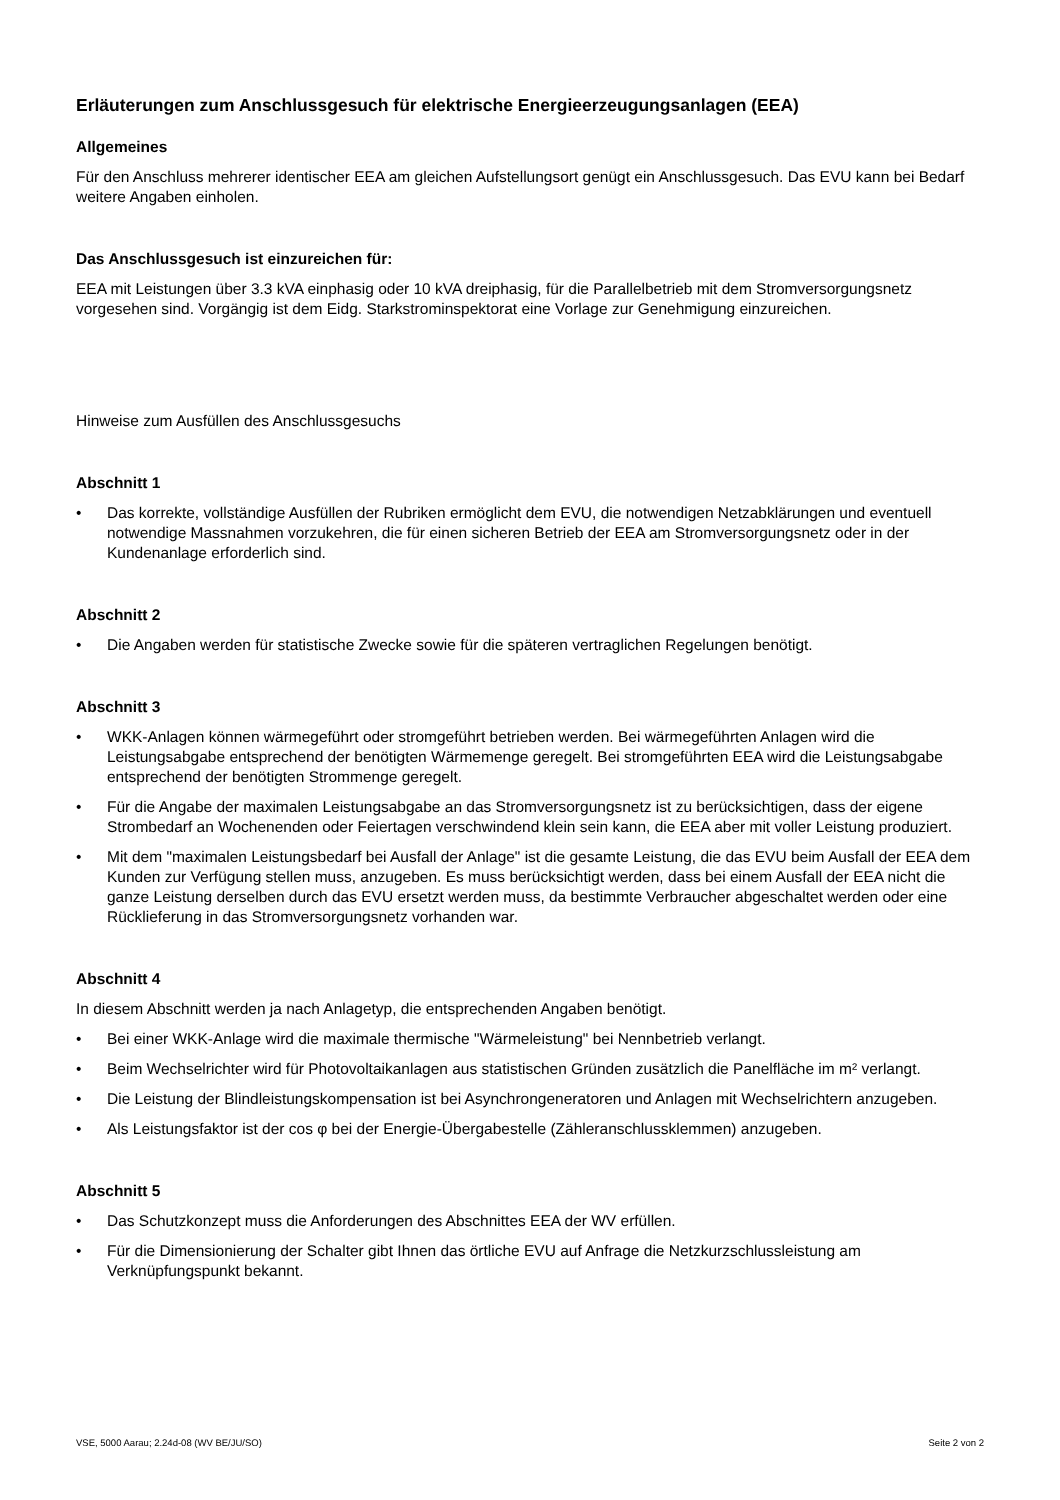Erläuterungen zum Anschlussgesuch für elektrische Energieerzeugungsanlagen (EEA)
Allgemeines
Für den Anschluss mehrerer identischer EEA am gleichen Aufstellungsort genügt ein Anschlussgesuch. Das EVU kann bei Bedarf weitere Angaben einholen.
Das Anschlussgesuch ist einzureichen für:
EEA mit Leistungen über 3.3 kVA einphasig oder 10 kVA dreiphasig, für die Parallelbetrieb mit dem Stromversorgungsnetz vorgesehen sind. Vorgängig ist dem Eidg. Starkstrominspektorat eine Vorlage zur Genehmigung einzureichen.
Hinweise zum Ausfüllen des Anschlussgesuchs
Abschnitt 1
• Das korrekte, vollständige Ausfüllen der Rubriken ermöglicht dem EVU, die notwendigen Netzabklärungen und eventuell notwendige Massnahmen vorzukehren, die für einen sicheren Betrieb der EEA am Stromversorgungsnetz oder in der Kundenanlage erforderlich sind.
Abschnitt 2
• Die Angaben werden für statistische Zwecke sowie für die späteren vertraglichen Regelungen benötigt.
Abschnitt 3
• WKK-Anlagen können wärmegeführt oder stromgeführt betrieben werden. Bei wärmegeführten Anlagen wird die Leistungsabgabe entsprechend der benötigten Wärmemenge geregelt. Bei stromgeführten EEA wird die Leistungsabgabe entsprechend der benötigten Strommenge geregelt.
• Für die Angabe der maximalen Leistungsabgabe an das Stromversorgungsnetz ist zu berücksichtigen, dass der eigene Strombedarf an Wochenenden oder Feiertagen verschwindend klein sein kann, die EEA aber mit voller Leistung produziert.
• Mit dem "maximalen Leistungsbedarf bei Ausfall der Anlage" ist die gesamte Leistung, die das EVU beim Ausfall der EEA dem Kunden zur Verfügung stellen muss, anzugeben. Es muss berücksichtigt werden, dass bei einem Ausfall der EEA nicht die ganze Leistung derselben durch das EVU ersetzt werden muss, da bestimmte Verbraucher abgeschaltet werden oder eine Rücklieferung in das Stromversorgungsnetz vorhanden war.
Abschnitt 4
In diesem Abschnitt werden ja nach Anlagetyp, die entsprechenden Angaben benötigt.
• Bei einer WKK-Anlage wird die maximale thermische "Wärmeleistung" bei Nennbetrieb verlangt.
• Beim Wechselrichter wird für Photovoltaikanlagen aus statistischen Gründen zusätzlich die Panelfläche im m² verlangt.
• Die Leistung der Blindleistungskompensation ist bei Asynchrongeneratoren und Anlagen mit Wechselrichtern anzugeben.
• Als Leistungsfaktor ist der cos φ bei der Energie-Übergabestelle (Zähleranschlussklemmen) anzugeben.
Abschnitt 5
• Das Schutzkonzept muss die Anforderungen des Abschnittes EEA der WV erfüllen.
• Für die Dimensionierung der Schalter gibt Ihnen das örtliche EVU auf Anfrage die Netzkurzschlussleistung am Verknüpfungspunkt bekannt.
VSE, 5000 Aarau; 2.24d-08 (WV BE/JU/SO) Seite 2 von 2